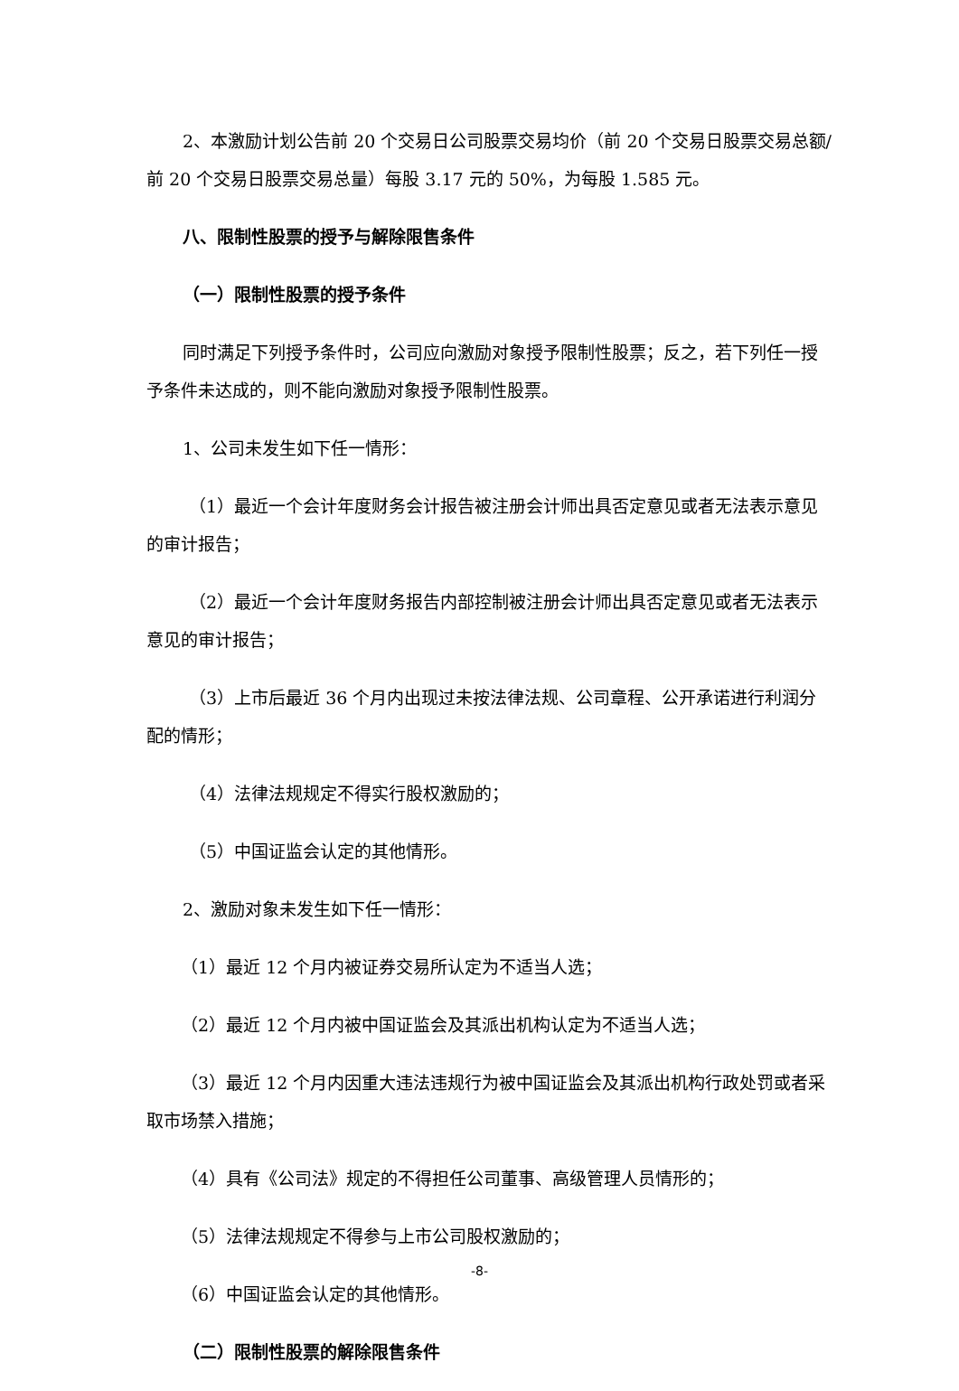2、本激励计划公告前 20 个交易日公司股票交易均价（前 20 个交易日股票交易总额/前 20 个交易日股票交易总量）每股 3.17 元的 50%，为每股 1.585 元。
八、限制性股票的授予与解除限售条件
（一）限制性股票的授予条件
同时满足下列授予条件时，公司应向激励对象授予限制性股票；反之，若下列任一授予条件未达成的，则不能向激励对象授予限制性股票。
1、公司未发生如下任一情形：
（1）最近一个会计年度财务会计报告被注册会计师出具否定意见或者无法表示意见的审计报告；
（2）最近一个会计年度财务报告内部控制被注册会计师出具否定意见或者无法表示意见的审计报告；
（3）上市后最近 36 个月内出现过未按法律法规、公司章程、公开承诺进行利润分配的情形；
（4）法律法规规定不得实行股权激励的；
（5）中国证监会认定的其他情形。
2、激励对象未发生如下任一情形：
（1）最近 12 个月内被证券交易所认定为不适当人选；
（2）最近 12 个月内被中国证监会及其派出机构认定为不适当人选；
（3）最近 12 个月内因重大违法违规行为被中国证监会及其派出机构行政处罚或者采取市场禁入措施；
（4）具有《公司法》规定的不得担任公司董事、高级管理人员情形的；
（5）法律法规规定不得参与上市公司股权激励的；
（6）中国证监会认定的其他情形。
（二）限制性股票的解除限售条件
-8-